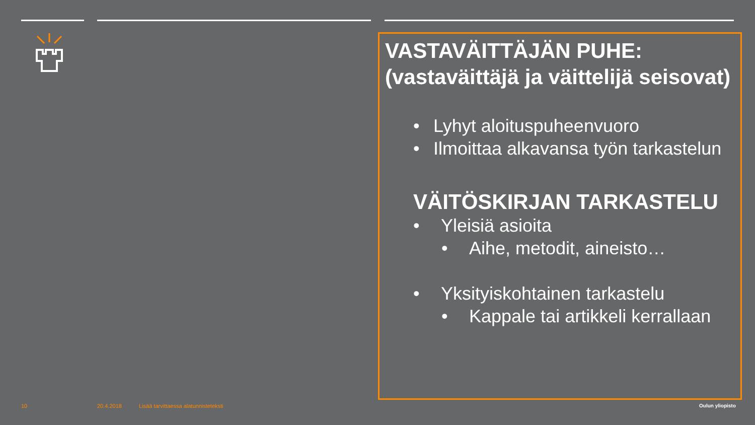VASTAVÄITTÄJÄN PUHE: (vastaväittäjä ja väittelijä seisovat)
• Lyhyt aloituspuheenvuoro
• Ilmoittaa alkavansa työn tarkastelun
VÄITÖSKIRJAN TARKASTELU
• Yleisiä asioita
• Aihe, metodit, aineisto…
• Yksityiskohtainen tarkastelu
• Kappale tai artikkeli kerrallaan
10 20.4.2018
Lisää tarvittaessa alatunnisteteksti
Oulun yliopisto